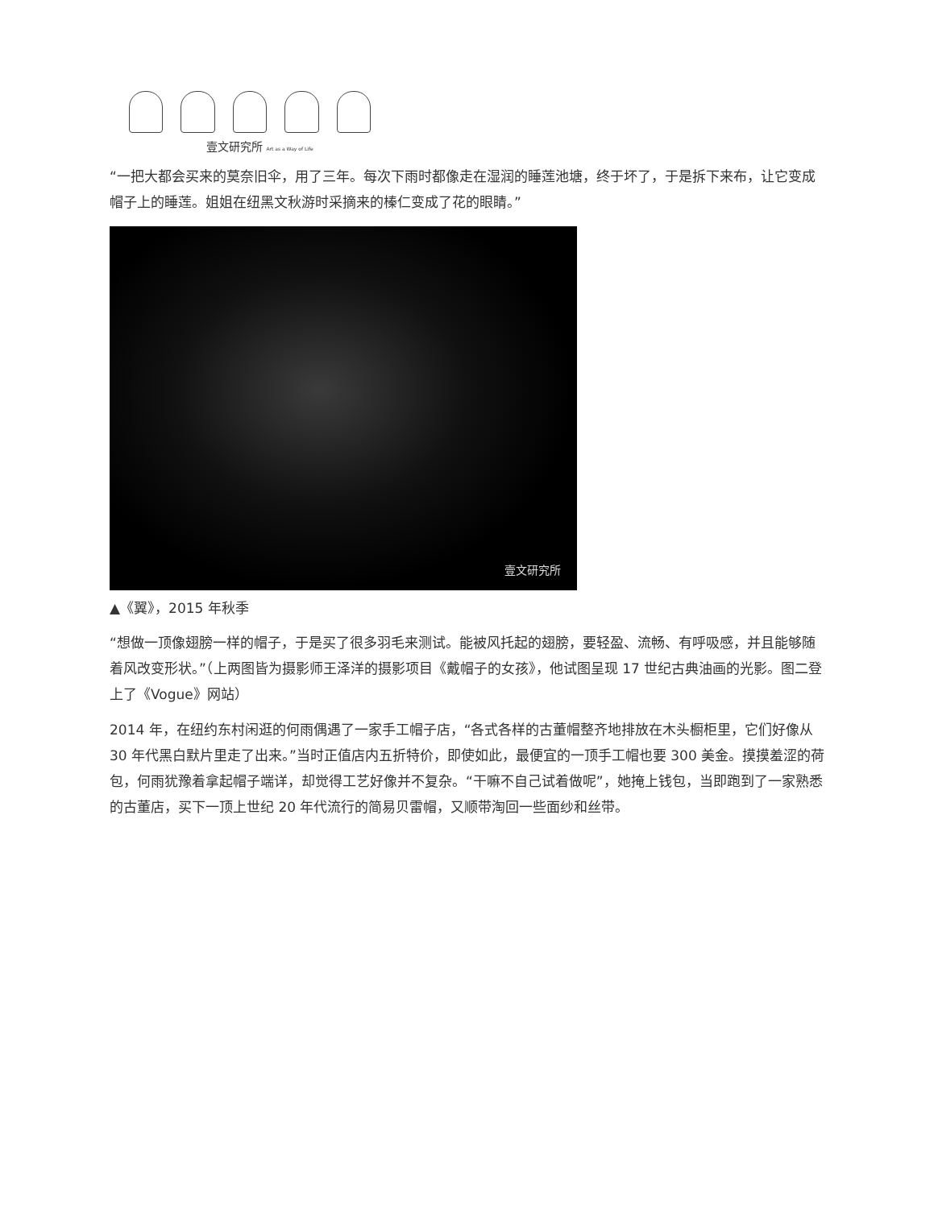壹文研究所 Art as a Way of Life
“一把大都会买来的莫奈旧伞，用了三年。每次下雨时都像走在湿润的睡莲池塘，终于坏了，于是拆下来布，让它变成帽子上的睡莲。姐姐在纽黑文秋游时采摘来的榛仁变成了花的眼睛。”
壹文研究所
▲《翼》，2015 年秋季
“想做一顶像翅膀一样的帽子，于是买了很多羽毛来测试。能被风托起的翅膀，要轻盈、流畅、有呼吸感，并且能够随着风改变形状。”（上两图皆为摄影师王泽洋的摄影项目《戴帽子的女孩》，他试图呈现 17 世纪古典油画的光影。图二登上了《Vogue》网站）
2014 年，在纽约东村闲逛的何雨偶遇了一家手工帽子店，“各式各样的古董帽整齐地排放在木头橱柜里，它们好像从 30 年代黑白默片里走了出来。”当时正值店内五折特价，即使如此，最便宜的一顶手工帽也要 300 美金。摸摸羞涩的荷包，何雨犹豫着拿起帽子端详，却觉得工艺好像并不复杂。“干嘛不自己试着做呢”，她掩上钱包，当即跑到了一家熟悉的古董店，买下一顶上世纪 20 年代流行的简易贝雷帽，又顺带淘回一些面纱和丝带。